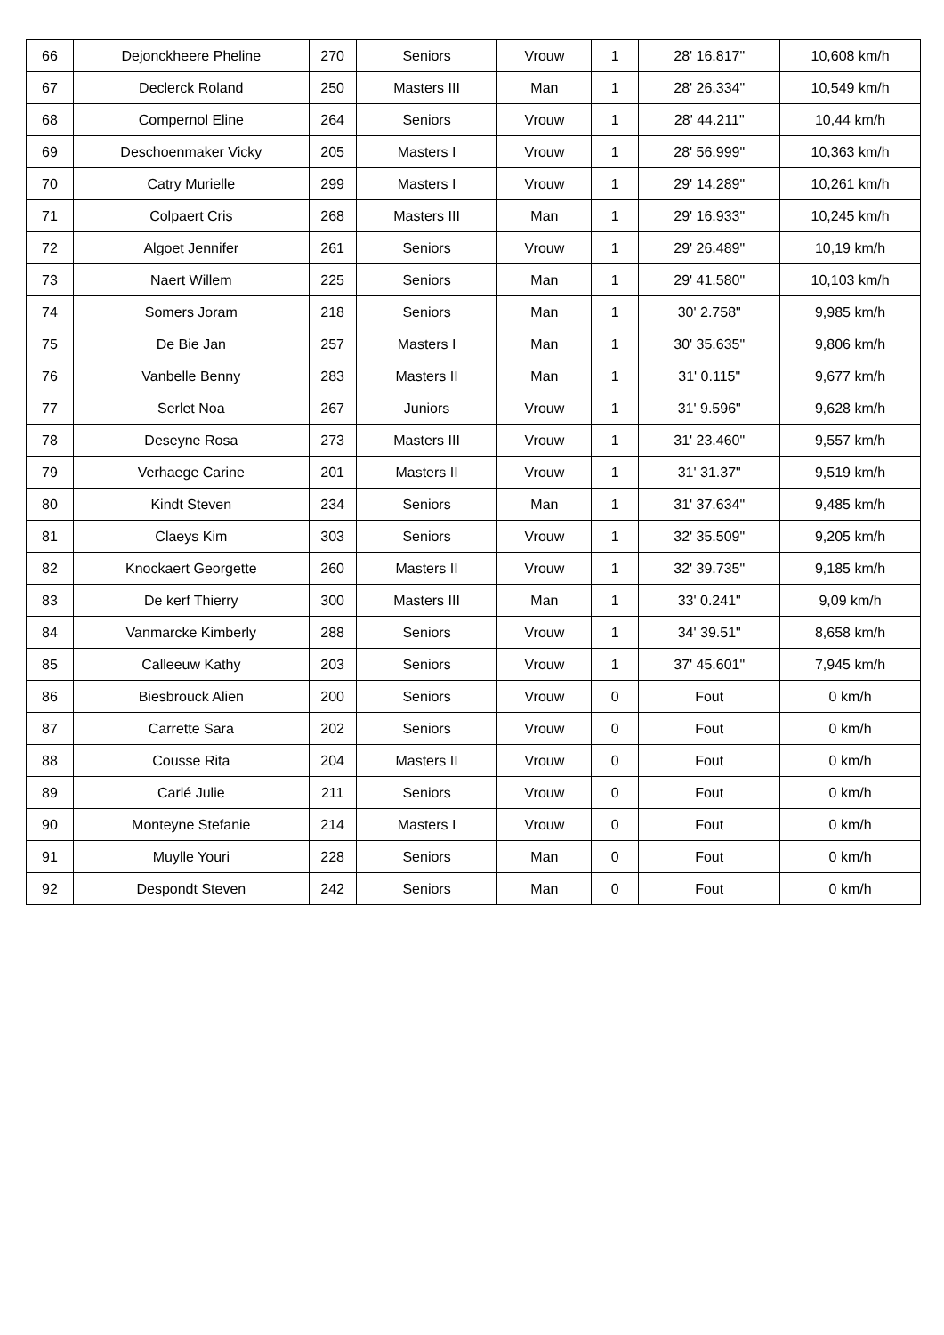| 66 | Dejonckheere Pheline | 270 | Seniors | Vrouw | 1 | 28' 16.817" | 10,608 km/h |
| 67 | Declerck Roland | 250 | Masters III | Man | 1 | 28' 26.334" | 10,549 km/h |
| 68 | Compernol Eline | 264 | Seniors | Vrouw | 1 | 28' 44.211" | 10,44 km/h |
| 69 | Deschoenmaker Vicky | 205 | Masters I | Vrouw | 1 | 28' 56.999" | 10,363 km/h |
| 70 | Catry Murielle | 299 | Masters I | Vrouw | 1 | 29' 14.289" | 10,261 km/h |
| 71 | Colpaert Cris | 268 | Masters III | Man | 1 | 29' 16.933" | 10,245 km/h |
| 72 | Algoet Jennifer | 261 | Seniors | Vrouw | 1 | 29' 26.489" | 10,19 km/h |
| 73 | Naert Willem | 225 | Seniors | Man | 1 | 29' 41.580" | 10,103 km/h |
| 74 | Somers Joram | 218 | Seniors | Man | 1 | 30' 2.758" | 9,985 km/h |
| 75 | De Bie Jan | 257 | Masters I | Man | 1 | 30' 35.635" | 9,806 km/h |
| 76 | Vanbelle Benny | 283 | Masters II | Man | 1 | 31' 0.115" | 9,677 km/h |
| 77 | Serlet Noa | 267 | Juniors | Vrouw | 1 | 31' 9.596" | 9,628 km/h |
| 78 | Deseyne Rosa | 273 | Masters III | Vrouw | 1 | 31' 23.460" | 9,557 km/h |
| 79 | Verhaege Carine | 201 | Masters II | Vrouw | 1 | 31' 31.37" | 9,519 km/h |
| 80 | Kindt Steven | 234 | Seniors | Man | 1 | 31' 37.634" | 9,485 km/h |
| 81 | Claeys Kim | 303 | Seniors | Vrouw | 1 | 32' 35.509" | 9,205 km/h |
| 82 | Knockaert Georgette | 260 | Masters II | Vrouw | 1 | 32' 39.735" | 9,185 km/h |
| 83 | De kerf Thierry | 300 | Masters III | Man | 1 | 33' 0.241" | 9,09 km/h |
| 84 | Vanmarcke Kimberly | 288 | Seniors | Vrouw | 1 | 34' 39.51" | 8,658 km/h |
| 85 | Calleeuw Kathy | 203 | Seniors | Vrouw | 1 | 37' 45.601" | 7,945 km/h |
| 86 | Biesbrouck Alien | 200 | Seniors | Vrouw | 0 | Fout | 0 km/h |
| 87 | Carrette Sara | 202 | Seniors | Vrouw | 0 | Fout | 0 km/h |
| 88 | Cousse Rita | 204 | Masters II | Vrouw | 0 | Fout | 0 km/h |
| 89 | Carlé Julie | 211 | Seniors | Vrouw | 0 | Fout | 0 km/h |
| 90 | Monteyne Stefanie | 214 | Masters I | Vrouw | 0 | Fout | 0 km/h |
| 91 | Muylle Youri | 228 | Seniors | Man | 0 | Fout | 0 km/h |
| 92 | Despondt Steven | 242 | Seniors | Man | 0 | Fout | 0 km/h |